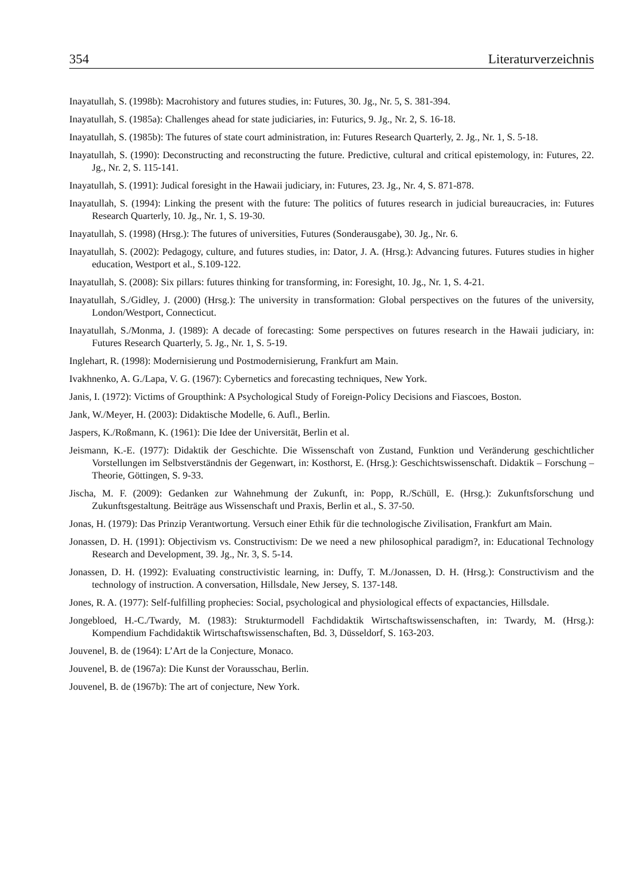354 Literaturverzeichnis
Inayatullah, S. (1998b): Macrohistory and futures studies, in: Futures, 30. Jg., Nr. 5, S. 381-394.
Inayatullah, S. (1985a): Challenges ahead for state judiciaries, in: Futurics, 9. Jg., Nr. 2, S. 16-18.
Inayatullah, S. (1985b): The futures of state court administration, in: Futures Research Quarterly, 2. Jg., Nr. 1, S. 5-18.
Inayatullah, S. (1990): Deconstructing and reconstructing the future. Predictive, cultural and critical epistemology, in: Futures, 22. Jg., Nr. 2, S. 115-141.
Inayatullah, S. (1991): Judical foresight in the Hawaii judiciary, in: Futures, 23. Jg., Nr. 4, S. 871-878.
Inayatullah, S. (1994): Linking the present with the future: The politics of futures research in judicial bureaucracies, in: Futures Research Quarterly, 10. Jg., Nr. 1, S. 19-30.
Inayatullah, S. (1998) (Hrsg.): The futures of universities, Futures (Sonderausgabe), 30. Jg., Nr. 6.
Inayatullah, S. (2002): Pedagogy, culture, and futures studies, in: Dator, J. A. (Hrsg.): Advancing futures. Futures studies in higher education, Westport et al., S.109-122.
Inayatullah, S. (2008): Six pillars: futures thinking for transforming, in: Foresight, 10. Jg., Nr. 1, S. 4-21.
Inayatullah, S./Gidley, J. (2000) (Hrsg.): The university in transformation: Global perspectives on the futures of the university, London/Westport, Connecticut.
Inayatullah, S./Monma, J. (1989): A decade of forecasting: Some perspectives on futures research in the Hawaii judiciary, in: Futures Research Quarterly, 5. Jg., Nr. 1, S. 5-19.
Inglehart, R. (1998): Modernisierung und Postmodernisierung, Frankfurt am Main.
Ivakhnenko, A. G./Lapa, V. G. (1967): Cybernetics and forecasting techniques, New York.
Janis, I. (1972): Victims of Groupthink: A Psychological Study of Foreign-Policy Decisions and Fiascoes, Boston.
Jank, W./Meyer, H. (2003): Didaktische Modelle, 6. Aufl., Berlin.
Jaspers, K./Roßmann, K. (1961): Die Idee der Universität, Berlin et al.
Jeismann, K.-E. (1977): Didaktik der Geschichte. Die Wissenschaft von Zustand, Funktion und Veränderung geschichtlicher Vorstellungen im Selbstverständnis der Gegenwart, in: Kosthorst, E. (Hrsg.): Geschichtswissenschaft. Didaktik – Forschung – Theorie, Göttingen, S. 9-33.
Jischa, M. F. (2009): Gedanken zur Wahnehmung der Zukunft, in: Popp, R./Schüll, E. (Hrsg.): Zukunftsforschung und Zukunftsgestaltung. Beiträge aus Wissenschaft und Praxis, Berlin et al., S. 37-50.
Jonas, H. (1979): Das Prinzip Verantwortung. Versuch einer Ethik für die technologische Zivilisation, Frankfurt am Main.
Jonassen, D. H. (1991): Objectivism vs. Constructivism: De we need a new philosophical paradigm?, in: Educational Technology Research and Development, 39. Jg., Nr. 3, S. 5-14.
Jonassen, D. H. (1992): Evaluating constructivistic learning, in: Duffy, T. M./Jonassen, D. H. (Hrsg.): Constructivism and the technology of instruction. A conversation, Hillsdale, New Jersey, S. 137-148.
Jones, R. A. (1977): Self-fulfilling prophecies: Social, psychological and physiological effects of expactancies, Hillsdale.
Jongebloed, H.-C./Twardy, M. (1983): Strukturmodell Fachdidaktik Wirtschaftswissenschaften, in: Twardy, M. (Hrsg.): Kompendium Fachdidaktik Wirtschaftswissenschaften, Bd. 3, Düsseldorf, S. 163-203.
Jouvenel, B. de (1964): L’Art de la Conjecture, Monaco.
Jouvenel, B. de (1967a): Die Kunst der Vorausschau, Berlin.
Jouvenel, B. de (1967b): The art of conjecture, New York.